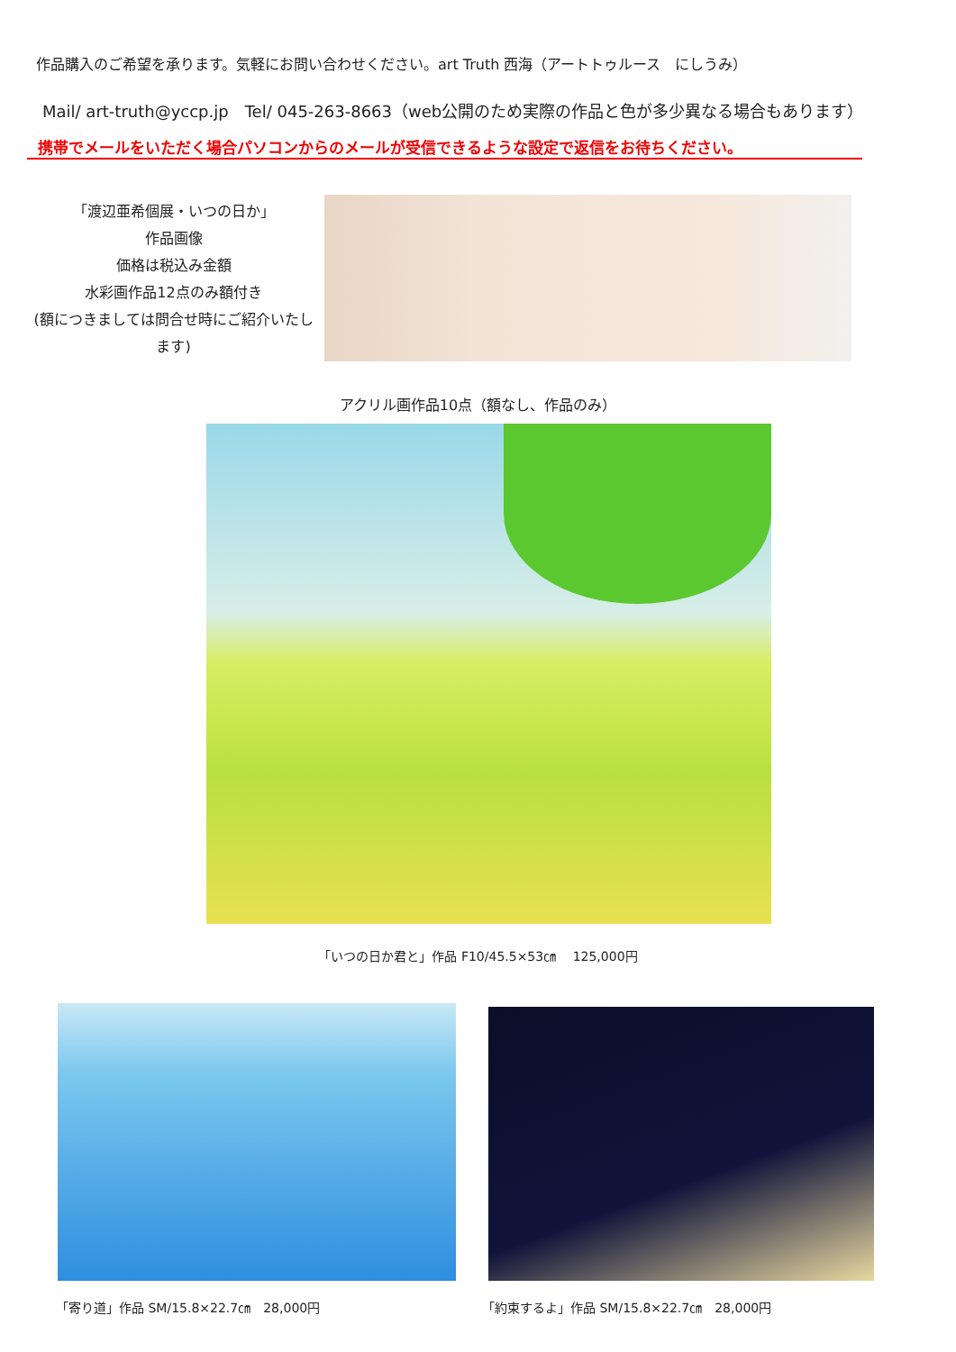作品購入のご希望を承ります。気軽にお問い合わせください。art Truth 西海（アートトゥルース　にしうみ）
Mail/ art-truth@yccp.jp　Tel/ 045-263-8663（web公開のため実際の作品と色が多少異なる場合もあります）
携帯でメールをいただく場合パソコンからのメールが受信できるような設定で返信をお待ちください。
「渡辺亜希個展・いつの日か」
作品画像
価格は税込み金額
水彩画作品12点のみ額付き
(額につきましては問合せ時にご紹介いたします)
アクリル画作品10点（額なし、作品のみ）
「いつの日か君と」作品 F10/45.5×53㎝　 125,000円
「寄り道」作品 SM/15.8×22.7㎝　28,000円
「約束するよ」作品 SM/15.8×22.7㎝　28,000円